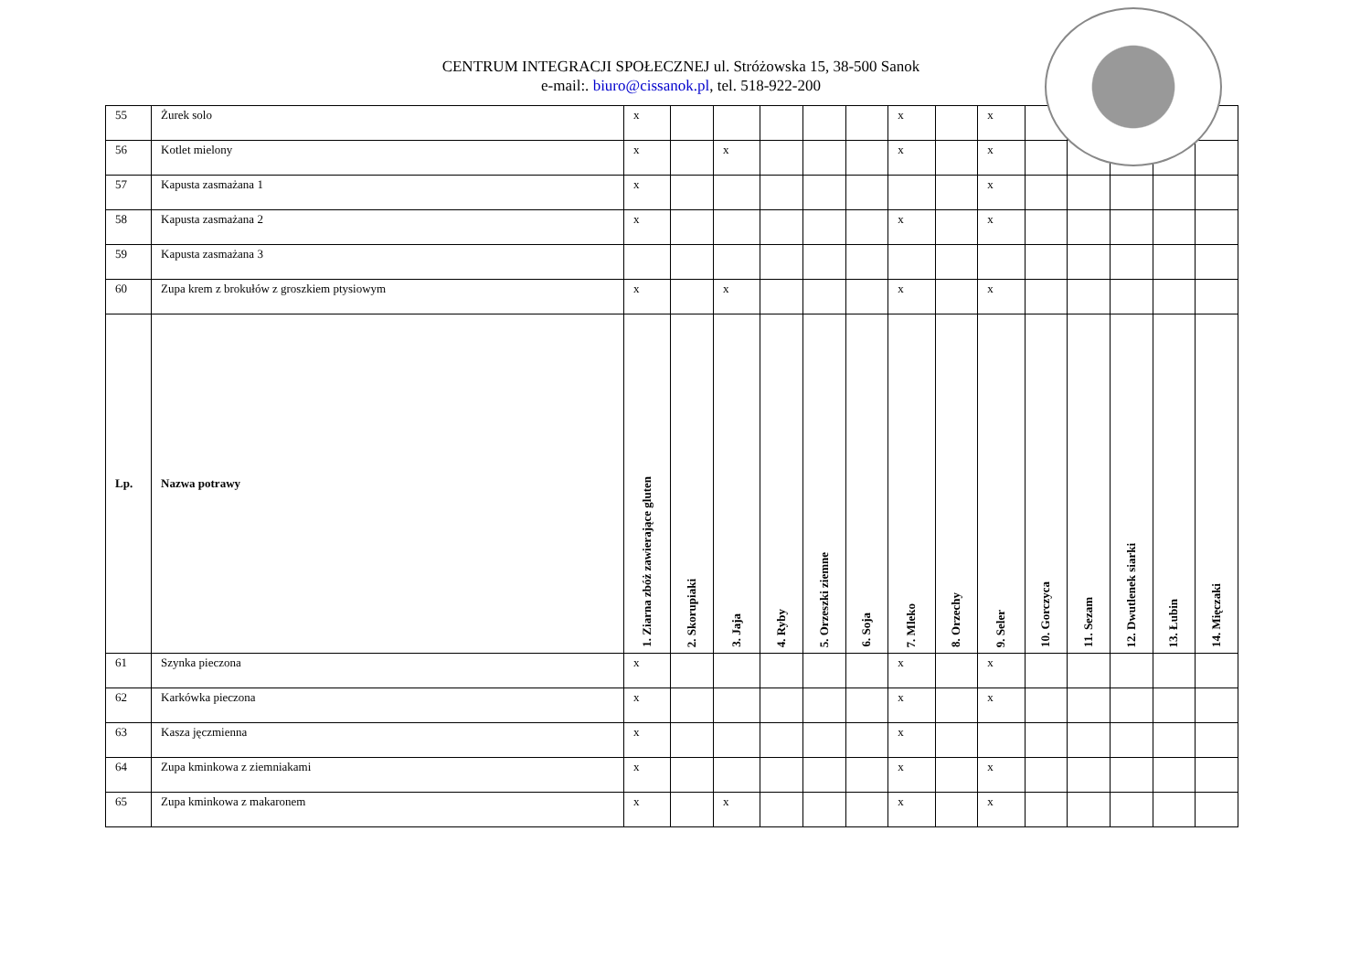CENTRUM INTEGRACJI SPOŁECZNEJ ul. Stróżowska 15, 38-500 Sanok
e-mail:. biuro@cissanok.pl, tel. 518-922-200
| 55 | Żurek solo | x | | | | | | x | | x | | | | | |
| 56 | Kotlet mielony | x | | x | | | | x | | x | | | | | |
| 57 | Kapusta zasmażana 1 | x | | | | | | | | x | | | | | |
| 58 | Kapusta zasmażana 2 | x | | | | | | x | | x | | | | | |
| 59 | Kapusta zasmażana 3 | | | | | | | | | | | | | | |
| 60 | Zupa krem z brokułów z groszkiem ptysiowym | x | | x | | | | x | | x | | | | | |
| Lp. | Nazwa potrawy | 1. Ziarna zbóż zawierające gluten | 2. Skorupiaki | 3. Jaja | 4. Ryby | 5. Orzeszki ziemne | 6. Soja | 7. Mleko | 8. Orzechy | 9. Seler | 10. Gorczyca | 11. Sezam | 12. Dwutlenek siarki | 13. Łubin | 14. Mięczaki |
| 61 | Szynka pieczona | x | | | | | | x | | x | | | | | |
| 62 | Karkówka pieczona | x | | | | | | x | | x | | | | | |
| 63 | Kasza jęczmienna | x | | | | | | x | | | | | | | |
| 64 | Zupa kminkowa z ziemniakami | x | | | | | | x | | x | | | | | |
| 65 | Zupa kminkowa z makaronem | x | | x | | | | x | | x | | | | | |